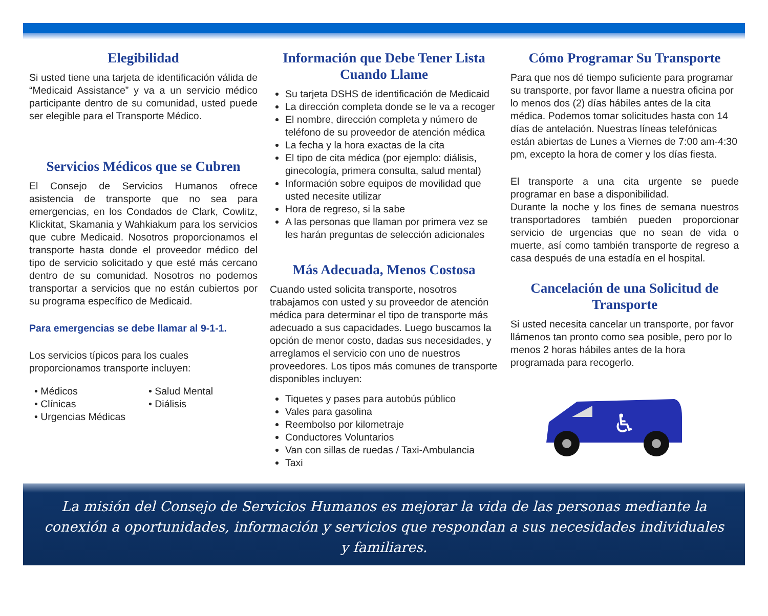Elegibilidad
Si usted tiene una tarjeta de identificación válida de “Medicaid Assistance” y va a un servicio médico participante dentro de su comunidad, usted puede ser elegible para el Transporte Médico.
Servicios Médicos que se Cubren
El Consejo de Servicios Humanos ofrece asistencia de transporte que no sea para emergencias, en los Condados de Clark, Cowlitz, Klickitat, Skamania y Wahkiakum para los servicios que cubre Medicaid. Nosotros proporcionamos el transporte hasta donde el proveedor médico del tipo de servicio solicitado y que esté más cercano dentro de su comunidad. Nosotros no podemos transportar a servicios que no están cubiertos por su programa específico de Medicaid.
Para emergencias se debe llamar al 9-1-1.
Los servicios típicos para los cuales proporcionamos transporte incluyen:
• Médicos
• Clínicas
• Urgencias Médicas
• Salud Mental
• Diálisis
Información que Debe Tener Lista Cuando Llame
Su tarjeta DSHS de identificación de Medicaid
La dirección completa donde se le va a recoger
El nombre, dirección completa y número de teléfono de su proveedor de atención médica
La fecha y la hora exactas de la cita
El tipo de cita médica (por ejemplo: diálisis, ginecología, primera consulta, salud mental)
Información sobre equipos de movilidad que usted necesite utilizar
Hora de regreso, si la sabe
A las personas que llaman por primera vez se les harán preguntas de selección adicionales
Más Adecuada, Menos Costosa
Cuando usted solicita transporte, nosotros trabajamos con usted y su proveedor de atención médica para determinar el tipo de transporte más adecuado a sus capacidades. Luego buscamos la opción de menor costo, dadas sus necesidades, y arreglamos el servicio con uno de nuestros proveedores. Los tipos más comunes de transporte disponibles incluyen:
Tiquetes y pases para autobús público
Vales para gasolina
Reembolso por kilometraje
Conductores Voluntarios
Van con sillas de ruedas / Taxi-Ambulancia
Taxi
Cómo Programar Su Transporte
Para que nos dé tiempo suficiente para programar su transporte, por favor llame a nuestra oficina por lo menos dos (2) días hábiles antes de la cita médica. Podemos tomar solicitudes hasta con 14 días de antelación. Nuestras líneas telefónicas están abiertas de Lunes a Viernes de 7:00 am-4:30 pm, excepto la hora de comer y los días fiesta.
El transporte a una cita urgente se puede programar en base a disponibilidad.
Durante la noche y los fines de semana nuestros transportadores también pueden proporcionar servicio de urgencias que no sean de vida o muerte, así como también transporte de regreso a casa después de una estadía en el hospital.
Cancelación de una Solicitud de Transporte
Si usted necesita cancelar un transporte, por favor llámenos tan pronto como sea posible, pero por lo menos 2 horas hábiles antes de la hora programada para recogerlo.
♿
La misión del Consejo de Servicios Humanos es mejorar la vida de las personas mediante la conexión a oportunidades, información y servicios que respondan a sus necesidades individuales y familiares.